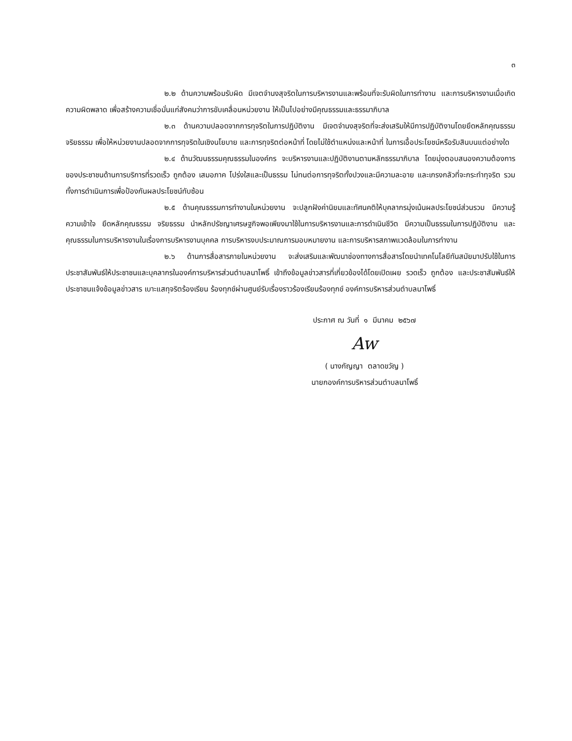๓
๒.๒ ด้านความพร้อมรับผิด มีเจตจำนงสุจริตในการบริหารงานและพร้อมที่จะรับผิดในการทำงาน และการบริหารงานเมื่อเกิดความผิดพลาด เพื่อสร้างความเชื่อมั่นแก่สังคมว่าการขับเคลื่อนหน่วยงาน ให้เป็นไปอย่างมีคุณธรรมและธรรมาภิบาล
๒.๓ ด้านความปลอดจากการทุจริตในการปฏิบัติงาน มีเจตจำนงสุจริตที่จะส่งเสริมให้มีการปฏิบัติงานโดยยึดหลักคุณธรรม จริยธรรม เพื่อให้หน่วยงานปลอดจากการทุจริตในเชิงนโยบาย และการทุจริตต่อหน้าที่ โดยไม่ใช้ตำแหน่งและหน้าที่ ในการเอื้อประโยชน์หรือรับสินบนแต่อย่างใด
๒.๔ ด้านวัฒนธรรมคุณธรรมในองค์กร จะบริหารงานและปฏิบัติงานตามหลักธรรมาภิบาล โดยมุ่งตอบสนองความต้องการของประชาชนด้านการบริการที่รวดเร็ว ถูกต้อง เสมอภาค โปร่งใสและเป็นธรรม ไม่ทนต่อการทุจริตทั้งปวงและมีความละอาย และเกรงกลัวที่จะกระทำทุจริต รวมทั้งการดำเนินการเพื่อป้องกันผลประโยชน์ทับซ้อน
๒.๕ ด้านคุณธรรมการทำงานในหน่วยงาน จะปลูกฝังค่านิยมและทัศนคติให้บุคลากรมุ่งเน้นผลประโยชน์ส่วนรวม มีความรู้ ความเข้าใจ ยึดหลักคุณธรรม จริยธรรม นำหลักปรัชญาเศรษฐกิจพอเพียงมาใช้ในการบริหารงานและการดำเนินชีวิต มีความเป็นธรรมในการปฏิบัติงาน และคุณธรรมในการบริหารงานในเรื่องการบริหารงานบุคคล การบริหารงบประมาณการมอบหมายงาน และการบริหารสภาพแวดล้อมในการทำงาน
๒.๖ ด้านการสื่อสารภายในหน่วยงาน จะส่งเสริมและพัฒนาช่องทางการสื่อสารโดยนำเทคโนโลยีทันสมัยมาปรับใช้ในการประชาสัมพันธ์ให้ประชาชนและบุคลากรในองค์การบริหารส่วนตำบลนาโพธิ์ เข้าถึงข้อมูลข่าวสารที่เกี่ยวข้องได้โดยเปิดเผย รวดเร็ว ถูกต้อง และประชาสัมพันธ์ให้ประชาชนแจ้งข้อมูลข่าวสาร เบาะแสทุจริตร้องเรียน ร้องทุกข์ผ่านศูนย์รับเรื่องราวร้องเรียนร้องทุกข์ องค์การบริหารส่วนตำบลนาโพธิ์
ประกาศ ณ วันที่ ๑ มีนาคม ๒๕๖๗
Aw
( นางกัญญา ตลาดขวัญ )
นายกองค์การบริหารส่วนตำบลนาโพธิ์